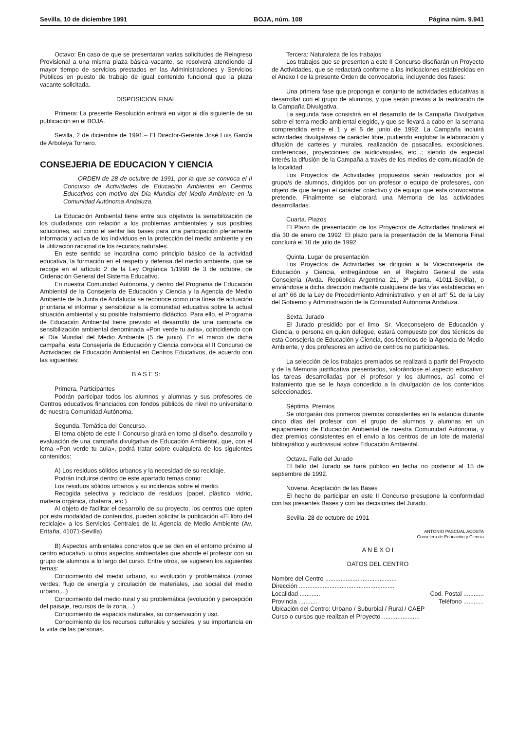Sevilla, 10 de diciembre 1991 BOJA, núm. 108 Página núm. 9.941
Octavo: En caso de que se presentaran varias solicitudes de Reingreso Provisional a una misma plaza básica vacante, se resolverá atendiendo al mayor tiempo de servicios prestados en las Administraciones y Servicios Públicos en puesto de trabajo de igual contenido funcional que la plaza vacante solicitada.
DISPOSICION FINAL
Primera: La presente Resolución entrará en vigor al día siguiente de su publicación en el BOJA.
Sevilla, 2 de diciembre de 1991.– El Director-Gerente José Luis García de Arboleya Tornero.
CONSEJERIA DE EDUCACION Y CIENCIA
ORDEN de 28 de octubre de 1991, por la que se convoca el II Concurso de Actividades de Educación Ambiental en Centros Educativos con motivo del Día Mundial del Medio Ambiente en la Comunidad Autónoma Andaluza.
La Educación Ambiental tiene entre sus objetivos la sensibilización de los ciudadanos con relación a los problemas ambientales y sus posibles soluciones, así como el sentar las bases para una participación plenamente informada y activa de los individuos en la protección del medio ambiente y en la utilización racional de los recursos naturales.
En este sentido se incardina como principio básico de la actividad educativa, la formación en el respeto y defensa del medio ambiente, que se recoge en el artículo 2 de la Ley Orgánica 1/1990 de 3 de octubre, de Ordenación General del Sistema Educativo.
En nuestra Comunidad Autónoma, y dentro del Programa de Educación Ambiental de la Consejería de Educación y Ciencia y la Agencia de Medio Ambiente de la Junta de Andalucía se reconoce como una línea de actuación prioritaria el informar y sensibilizar a la comunidad educativa sobre la actual situación ambiental y su posible tratamiento didáctico. Para ello, el Programa de Educación Ambiental tiene previsto el desarrollo de una campaña de sensibilización ambiental denominada «Pon verde tu aula», coincidiendo con el Día Mundial del Medio Ambiente (5 de junio). En el marco de dicha campaña, esta Consejería de Educación y Ciencia convoca el II Concurso de Actividades de Educación Ambiental en Centros Educativos, de acuerdo con las siguientes:
B A S E S:
Primera. Participantes
Podrán participar todos los alumnos y alumnas y sus profesores de Centros educativos financiados con fondos públicos de nivel no universitario de nuestra Comunidad Autónoma.
Segunda. Temática del Concurso.
El tema objeto de este II Concurso girará en torno al diseño, desarrollo y evaluación de una campaña divulgativa de Educación Ambiental, que, con el lema «Pon verde tu aula», podrá tratar sobre cualquiera de los siguientes contenidos:
A) Los residuos sólidos urbanos y la necesidad de su reciclaje.
Podrán incluirse dentro de este apartado temas como:
Los residuos sólidos urbanos y su incidencia sobre el medio.
Recogida selectiva y reciclado de residuos (papel, plástico, vidrio, materia orgánica, chatarra, etc.).
Al objeto de facilitar el desarrollo de su proyecto, los centros que opten por esta modalidad de contenidos, pueden solicitar la publicación «El libro del reciclaje» a los Servicios Centrales de la Agencia de Medio Ambiente (Av. Eritaña, 41071-Sevilla).
B) Aspectos ambientales concretos que se den en el entorno próximo al centro educativo, u otros aspectos ambientales que aborde el profesor con su grupo de alumnos a lo largo del curso. Entre otros, se sugieren los siguientes temas:
Conocimiento del medio urbano, su evolución y problemática (zonas verdes, flujo de energía y circulación de materiales, uso social del medio urbano,...)
Conocimiento del medio rural y su problemática (evolución y percepción del paisaje, recursos de la zona,...)
Conocimiento de espacios naturales, su conservación y uso.
Conocimiento de los recursos culturales y sociales, y su importancia en la vida de las personas.
Tercera: Naturaleza de los trabajos
Los trabajos que se presenten a este II Concurso diseñarán un Proyecto de Actividades, que se redactará conforme a las indicaciones establecidas en el Anexo I de la presente Orden de convocatoria, incluyendo dos fases:
Una primera fase que proponga el conjunto de actividades educativas a desarrollar con el grupo de alumnos, y que serán previas a la realización de la Campaña Divulgativa.
La segunda fase consistirá en el desarrollo de la Campaña Divulgativa sobre el tema medio ambiental elegido, y que se llevará a cabo en la semana comprendida entre el 1 y el 5 de junio de 1992. La Campaña incluirá actividades divulgativas de carácter libre, pudiendo englobar la elaboración y difusión de carteles y murales, realización de pasacalles, exposiciones, conferencias, proyecciones de audiovisuales, etc...; siendo de especial interés la difusión de la Campaña a través de los medios de comunicación de la localidad.
Los Proyectos de Actividades propuestos serán realizados por el grupo/s de alumnos, dirigidos por un profesor o equipo de profesores, con objeto de que tengan el carácter colectivo y de equipo que esta convocatoria pretende. Finalmente se elaborará una Memoria de las actividades desarrolladas.
Cuarta. Plazos
El Plazo de presentación de los Proyectos de Actividades finalizará el día 30 de enero de 1992. El plazo para la presentación de la Memoria Final concluirá el 10 de julio de 1992.
Quinta. Lugar de presentación
Los Proyectos de Actividades se dirigirán a la Viceconsejería de Educación y Ciencia, entregándose en el Registro General de esta Consejería (Avda. República Argentina 21, 3ª planta, 41011-Sevilla), o enviándose a dicha dirección mediante cualquiera de las vías establecidas en el art° 66 de la Ley de Procedimiento Administrativo, y en el art° 51 de la Ley del Gobierno y Administración de la Comunidad Autónoma Andaluza.
Sexta. Jurado
El Jurado presidido por el Ilmo. Sr. Viceconsejero de Educación y Ciencia, o persona en quien delegue, estará compuesto por dos técnicos de esta Consejería de Educación y Ciencia, dos técnicos de la Agencia de Medio Ambiente, y dos profesores en activo de centros no participantes.
La selección de los trabajos premiados se realizará a partir del Proyecto y de la Memoria justificativa presentados, valorándose el aspecto educativo: las tareas desarrolladas por el profesor y los alumnos, así como el tratamiento que se le haya concedido a la divulgación de los contenidos seleccionados.
Séptima. Premios
Se otorgarán dos primeros premios consistentes en la estancia durante cinco días del profesor con el grupo de alumnos y alumnas en un equipamiento de Educación Ambiental de nuestra Comunidad Autónoma, y diez premios consistentes en el envío a los centros de un lote de material bibliográfico y audiovisual sobre Educación Ambiental.
Octava. Fallo del Jurado
El fallo del Jurado se hará público en fecha no posterior al 15 de septiembre de 1992.
Novena. Aceptación de las Bases
El hecho de participar en este II Concurso presupone la conformidad con las presentes Bases y con las decisiones del Jurado.
Sevilla, 28 de octubre de 1991
ANTONIO PASCUAL ACOSTA
Consejero de Educación y Ciencia
A N E X O I
DATOS DEL CENTRO
Nombre del Centro ..........................................
Dirección ........................................................
Localidad ............ Cod. Postal ............
Provincia ............ Teléfono ............
Ubicación del Centro: Urbano / Suburbial / Rural / CAEP
Curso o cursos que realizan el Proyecto ......................